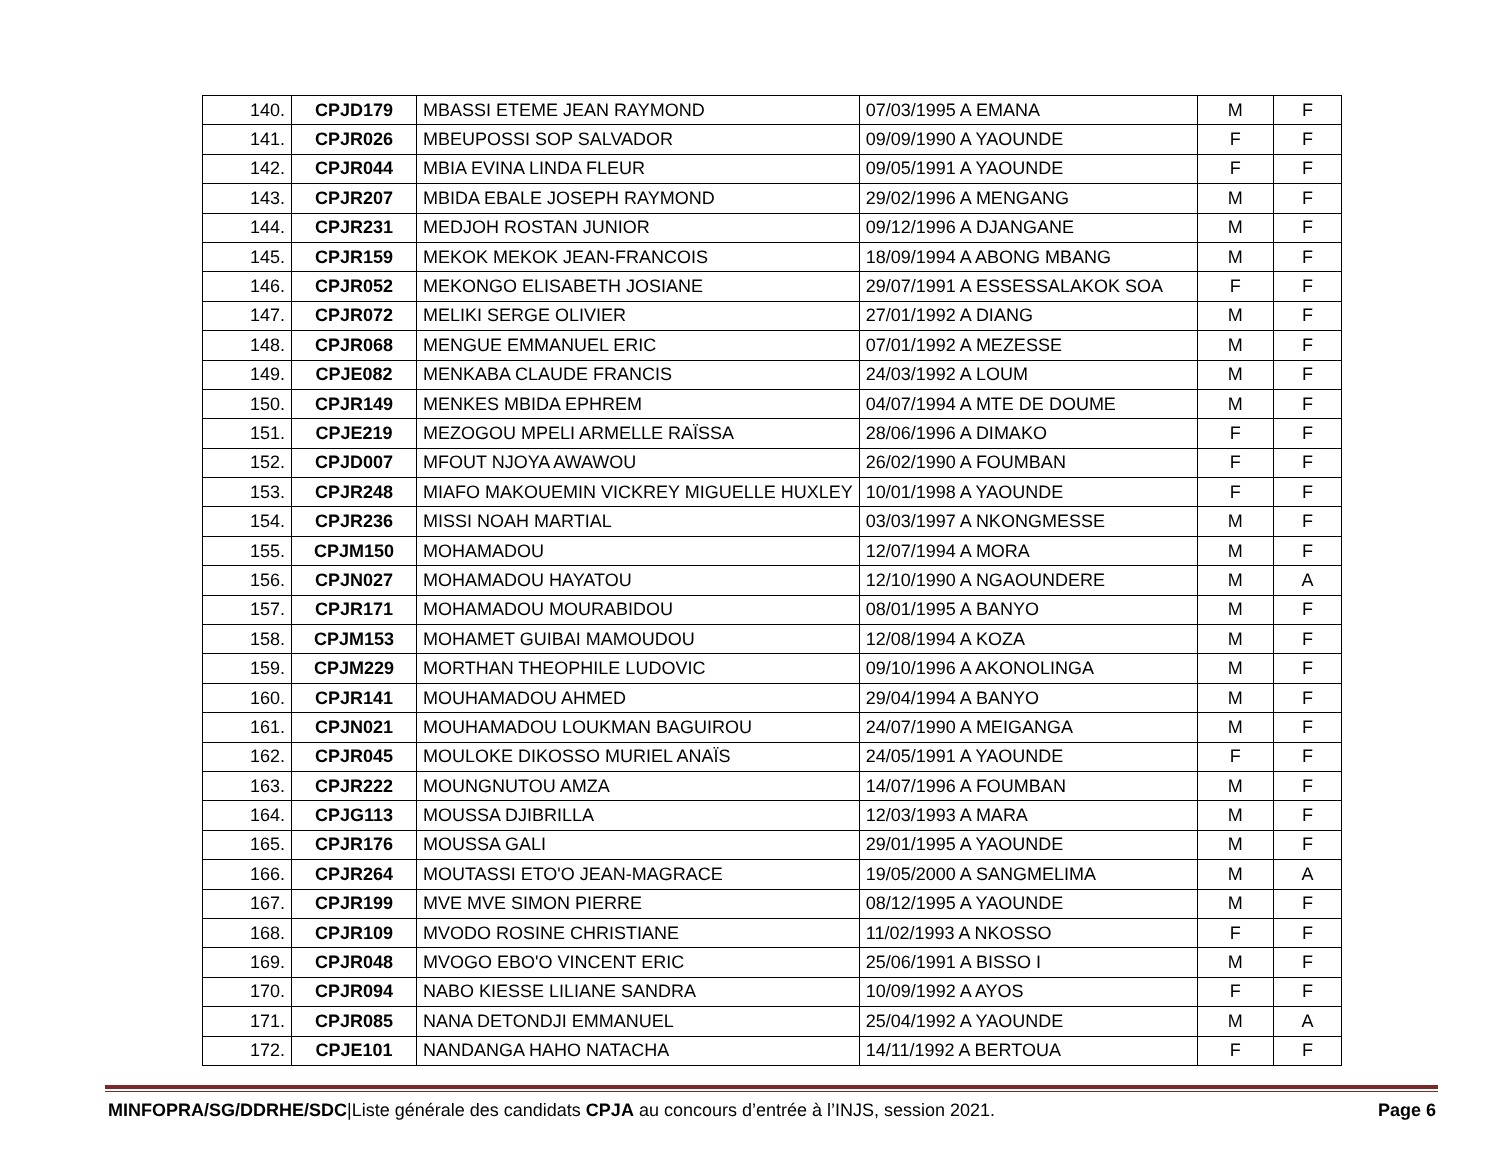| 140. | CPJD179 | MBASSI ETEME JEAN RAYMOND | 07/03/1995 A EMANA | M | F |
| 141. | CPJR026 | MBEUPOSSI SOP SALVADOR | 09/09/1990 A YAOUNDE | F | F |
| 142. | CPJR044 | MBIA EVINA LINDA FLEUR | 09/05/1991 A YAOUNDE | F | F |
| 143. | CPJR207 | MBIDA EBALE JOSEPH RAYMOND | 29/02/1996 A MENGANG | M | F |
| 144. | CPJR231 | MEDJOH ROSTAN JUNIOR | 09/12/1996 A DJANGANE | M | F |
| 145. | CPJR159 | MEKOK MEKOK JEAN-FRANCOIS | 18/09/1994 A ABONG MBANG | M | F |
| 146. | CPJR052 | MEKONGO ELISABETH JOSIANE | 29/07/1991 A ESSESSALAKOK SOA | F | F |
| 147. | CPJR072 | MELIKI SERGE OLIVIER | 27/01/1992 A DIANG | M | F |
| 148. | CPJR068 | MENGUE EMMANUEL ERIC | 07/01/1992 A MEZESSE | M | F |
| 149. | CPJE082 | MENKABA CLAUDE FRANCIS | 24/03/1992 A LOUM | M | F |
| 150. | CPJR149 | MENKES MBIDA EPHREM | 04/07/1994 A MTE DE DOUME | M | F |
| 151. | CPJE219 | MEZOGOU MPELI ARMELLE RAÏSSA | 28/06/1996 A DIMAKO | F | F |
| 152. | CPJD007 | MFOUT NJOYA AWAWOU | 26/02/1990 A FOUMBAN | F | F |
| 153. | CPJR248 | MIAFO MAKOUEMIN VICKREY MIGUELLE HUXLEY | 10/01/1998 A YAOUNDE | F | F |
| 154. | CPJR236 | MISSI NOAH MARTIAL | 03/03/1997 A NKONGMESSE | M | F |
| 155. | CPJM150 | MOHAMADOU | 12/07/1994 A MORA | M | F |
| 156. | CPJN027 | MOHAMADOU HAYATOU | 12/10/1990 A NGAOUNDERE | M | A |
| 157. | CPJR171 | MOHAMADOU MOURABIDOU | 08/01/1995 A BANYO | M | F |
| 158. | CPJM153 | MOHAMET GUIBAI MAMOUDOU | 12/08/1994 A KOZA | M | F |
| 159. | CPJM229 | MORTHAN THEOPHILE LUDOVIC | 09/10/1996 A AKONOLINGA | M | F |
| 160. | CPJR141 | MOUHAMADOU AHMED | 29/04/1994 A BANYO | M | F |
| 161. | CPJN021 | MOUHAMADOU LOUKMAN BAGUIROU | 24/07/1990 A MEIGANGA | M | F |
| 162. | CPJR045 | MOULOKE DIKOSSO MURIEL ANAÏS | 24/05/1991 A YAOUNDE | F | F |
| 163. | CPJR222 | MOUNGNUTOU AMZA | 14/07/1996 A FOUMBAN | M | F |
| 164. | CPJG113 | MOUSSA DJIBRILLA | 12/03/1993 A MARA | M | F |
| 165. | CPJR176 | MOUSSA GALI | 29/01/1995 A YAOUNDE | M | F |
| 166. | CPJR264 | MOUTASSI ETO'O JEAN-MAGRACE | 19/05/2000 A SANGMELIMA | M | A |
| 167. | CPJR199 | MVE MVE SIMON PIERRE | 08/12/1995 A YAOUNDE | M | F |
| 168. | CPJR109 | MVODO ROSINE CHRISTIANE | 11/02/1993 A NKOSSO | F | F |
| 169. | CPJR048 | MVOGO EBO'O VINCENT ERIC | 25/06/1991 A BISSO I | M | F |
| 170. | CPJR094 | NABO KIESSE LILIANE SANDRA | 10/09/1992 A AYOS | F | F |
| 171. | CPJR085 | NANA DETONDJI EMMANUEL | 25/04/1992 A YAOUNDE | M | A |
| 172. | CPJE101 | NANDANGA HAHO NATACHA | 14/11/1992 A BERTOUA | F | F |
MINFOPRA/SG/DDRHE/SDC|Liste générale des candidats CPJA au concours d’entrée à l’INJS, session 2021. Page 6